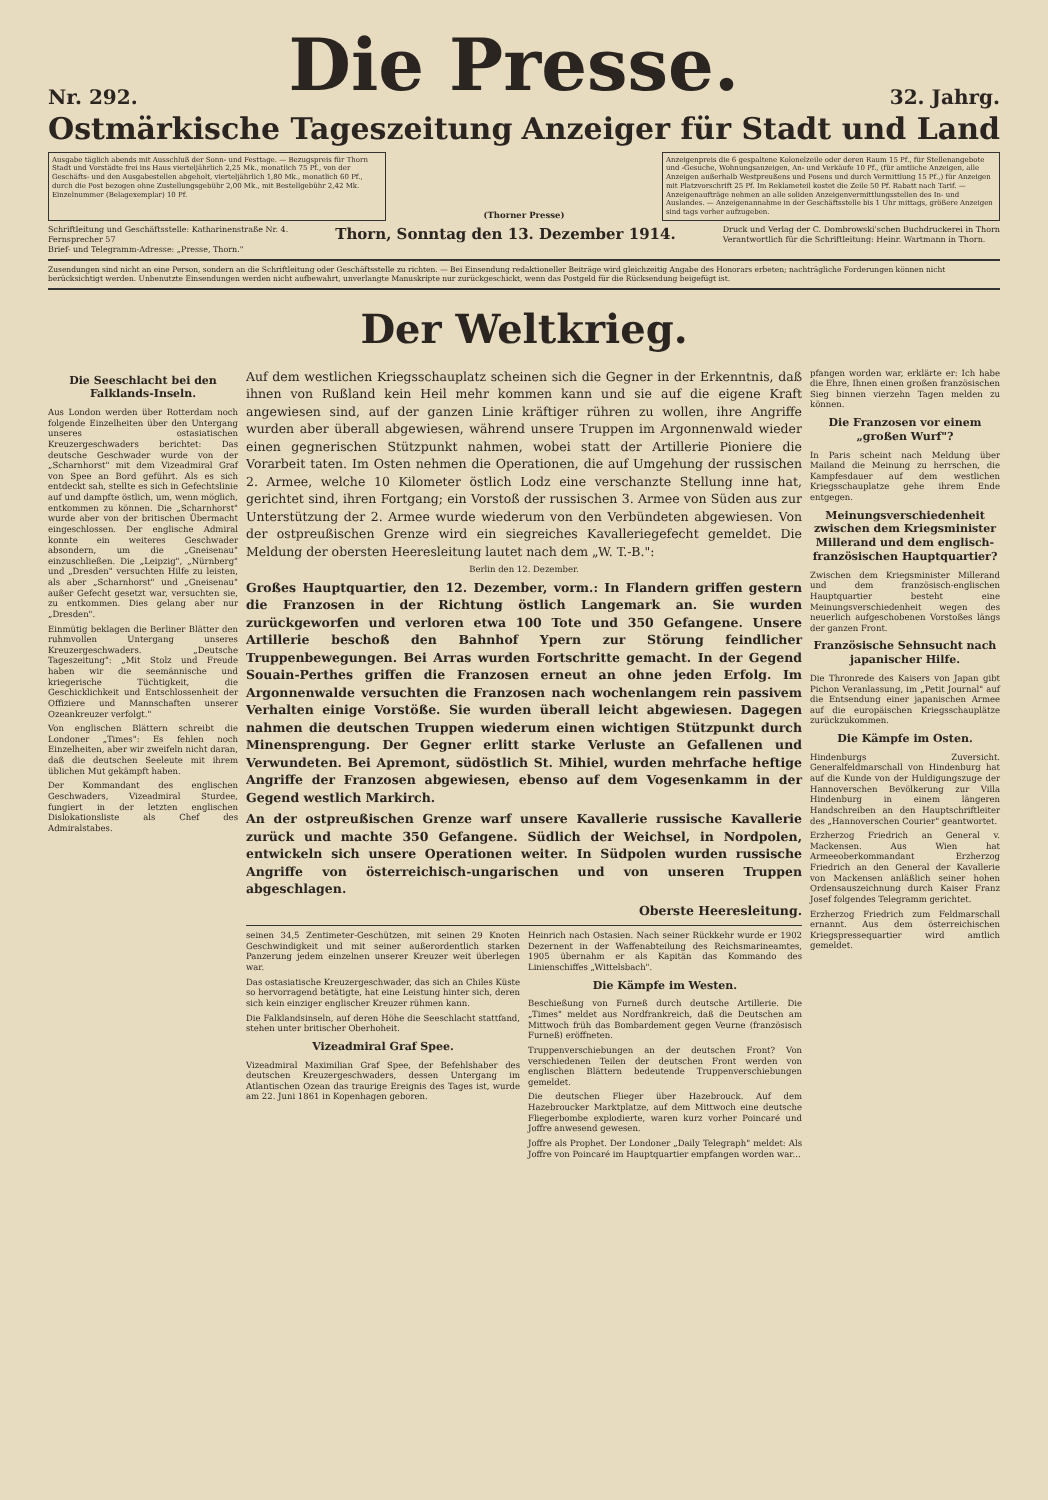Nr. 292. Die Presse. 32. Jahrg.
Ostmärkische Tageszeitung Anzeiger für Stadt und Land
Ausgabe täglich abends mit Ausschluß der Sonn- und Festtage. — Bezugspreis für Thorn Stadt und Vorstädte frei ins Haus vierteljährlich 2,25 Mk., monatlich 75 Pf., von der Geschäfts- und den Ausgabestellen abgeholt, vierteljährlich 1,80 Mk., monatlich 60 Pf., durch die Post bezogen ohne Zustellungsgebühr 2,00 Mk., mit Bestellgebühr 2,42 Mk. Einzelnummer (Belagexemplar) 10 Pf.
(Thorner Presse)
Anzeigenpreis die 6 gespaltene Kolonelzeile oder deren Raum 15 Pf., für Stellenangebote und -Gesuche, Wohnungsanzeigen, An- und Verkäufe 10 Pf., (für amtliche Anzeigen, alle Anzeigen außerhalb Westpreußens und Posens und durch Vermittlung 15 Pf.,) für Anzeigen mit Platzvorschrift 25 Pf. Im Reklameteil kostet die Zeile 50 Pf. Rabatt nach Tarif. — Anzeigenaufträge nehmen an alle soliden Anzeigenvermittlungsstellen des In- und Auslandes. — Anzeigenannahme in der Geschäftsstelle bis 1 Uhr mittags, größere Anzeigen sind tags vorher aufzugeben.
Schriftleitung und Geschäftsstelle: Katharinenstraße Nr. 4.
Fernsprecher 57
Brief- und Telegramm-Adresse: „Presse, Thorn." Thorn, Sonntag den 13. Dezember 1914. Druck und Verlag der C. Dombrowski'schen Buchdruckerei in Thorn
Verantwortlich für die Schriftleitung: Heinr. Wartmann in Thorn.
Zusendungen sind nicht an eine Person, sondern an die Schriftleitung oder Geschäftsstelle zu richten. — Bei Einsendung redaktioneller Beiträge wird gleichzeitig Angabe des Honorars erbeten; nachträgliche Forderungen können nicht berücksichtigt werden. Unbenutzte Einsendungen werden nicht aufbewahrt, unverlangte Manuskripte nur zurückgeschickt, wenn das Postgeld für die Rücksendung beigefügt ist.
Der Weltkrieg.
Die Seeschlacht bei den Falklands-Inseln.
Aus London werden über Rotterdam noch folgende Einzelheiten über den Untergang unseres ostasiatischen Kreuzergeschwaders berichtet: Das deutsche Geschwader wurde von der „Scharnhorst" mit dem Vizeadmiral Graf von Spee an Bord geführt. Als es sich entdeckt sah, stellte es sich in Gefechtslinie auf und dampfte östlich, um, wenn möglich, entkommen zu können. Die „Scharnhorst" wurde aber von der britischen Übermacht eingeschlossen. Der englische Admiral konnte ein weiteres Geschwader absondern, um die „Gneisenau" einzuschließen. Die „Leipzig", „Nürnberg" und „Dresden" versuchten Hilfe zu leisten, als aber „Scharnhorst" und „Gneisenau" außer Gefecht gesetzt war, versuchten sie, zu entkommen. Dies gelang aber nur „Dresden".
Einmütig beklagen die Berliner Blätter den ruhmvollen Untergang unseres Kreuzergeschwaders. „Deutsche Tageszeitung": „Mit Stolz und Freude haben wir die seemännische und kriegerische Tüchtigkeit, die Geschicklichkeit und Entschlossenheit der Offiziere und Mannschaften unserer Ozeankreuzer verfolgt."
Von englischen Blättern schreibt die Londoner „Times": Es fehlen noch Einzelheiten, aber wir zweifeln nicht daran, daß die deutschen Seeleute mit ihrem üblichen Mut gekämpft haben.
Der Kommandant des englischen Geschwaders, Vizeadmiral Sturdee, fungiert in der letzten englischen Dislokationsliste als Chef des Admiralstabes.
Auf dem westlichen Kriegsschauplatz scheinen sich die Gegner in der Erkenntnis, daß ihnen von Rußland kein Heil mehr kommen kann und sie auf die eigene Kraft angewiesen sind, auf der ganzen Linie kräftiger rühren zu wollen, ihre Angriffe wurden aber überall abgewiesen, während unsere Truppen im Argonnenwald wieder einen gegnerischen Stützpunkt nahmen, wobei statt der Artillerie Pioniere die Vorarbeit taten. Im Osten nehmen die Operationen, die auf Umgehung der russischen 2. Armee, welche 10 Kilometer östlich Lodz eine verschanzte Stellung inne hat, gerichtet sind, ihren Fortgang; ein Vorstoß der russischen 3. Armee von Süden aus zur Unterstützung der 2. Armee wurde wiederum von den Verbündeten abgewiesen. Von der ostpreußischen Grenze wird ein siegreiches Kavalleriegefecht gemeldet. Die Meldung der obersten Heeresleitung lautet nach dem „W. T.-B.":
Berlin den 12. Dezember.
Großes Hauptquartier, den 12. Dezember, vorm.: In Flandern griffen gestern die Franzosen in der Richtung östlich Langemark an. Sie wurden zurückgeworfen und verloren etwa 100 Tote und 350 Gefangene. Unsere Artillerie beschoß den Bahnhof Ypern zur Störung feindlicher Truppenbewegungen. Bei Arras wurden Fortschritte gemacht. In der Gegend Souain-Perthes griffen die Franzosen erneut an ohne jeden Erfolg. Im Argonnenwalde versuchten die Franzosen nach wochenlangem rein passivem Verhalten einige Vorstöße. Sie wurden überall leicht abgewiesen. Dagegen nahmen die deutschen Truppen wiederum einen wichtigen Stützpunkt durch Minensprengung. Der Gegner erlitt starke Verluste an Gefallenen und Verwundeten. Bei Apremont, südöstlich St. Mihiel, wurden mehrfache heftige Angriffe der Franzosen abgewiesen, ebenso auf dem Vogesenkamm in der Gegend westlich Markirch.
An der ostpreußischen Grenze warf unsere Kavallerie russische Kavallerie zurück und machte 350 Gefangene. Südlich der Weichsel, in Nordpolen, entwickeln sich unsere Operationen weiter. In Südpolen wurden russische Angriffe von österreichisch-ungarischen und von unseren Truppen abgeschlagen.
Oberste Heeresleitung.
seinen 34,5 Zentimeter-Geschützen, mit seinen 29 Knoten Geschwindigkeit und mit seiner außerordentlich starken Panzerung jedem einzelnen unserer Kreuzer weit überlegen war.
Das ostasiatische Kreuzergeschwader, das sich an Chiles Küste so hervorragend betätigte, hat eine Leistung hinter sich, deren sich kein einziger englischer Kreuzer rühmen kann.
Die Falklandsinseln, auf deren Höhe die Seeschlacht stattfand, stehen unter britischer Oberhoheit.
Vizeadmiral Graf Spee.
Vizeadmiral Maximilian Graf Spee, der Befehlshaber des deutschen Kreuzergeschwaders, dessen Untergang im Atlantischen Ozean das traurige Ereignis des Tages ist, wurde am 22. Juni 1861 in Kopenhagen geboren.
Heinrich nach Ostasien. Nach seiner Rückkehr wurde er 1902 Dezernent in der Waffenabteilung des Reichsmarineamtes, 1905 übernahm er als Kapitän das Kommando des Linienschiffes „Wittelsbach".
Die Kämpfe im Westen.
Beschießung von Furneß durch deutsche Artillerie. Die „Times" meldet aus Nordfrankreich, daß die Deutschen am Mittwoch früh das Bombardement gegen Veurne (französisch Furneß) eröffneten.
Truppenverschiebungen an der deutschen Front? Von verschiedenen Teilen der deutschen Front werden von englischen Blättern bedeutende Truppenverschiebungen gemeldet.
Die deutschen Flieger über Hazebrouck. Auf dem Hazebroucker Marktplatze, auf dem Mittwoch eine deutsche Fliegerbombe explodierte, waren kurz vorher Poincaré und Joffre anwesend gewesen.
Joffre als Prophet. Der Londoner „Daily Telegraph" meldet: Als Joffre von Poincaré im Hauptquartier empfangen worden war...
pfangen worden war, erklärte er: Ich habe die Ehre, Ihnen einen großen französischen Sieg binnen vierzehn Tagen melden zu können.
Die Franzosen vor einem „großen Wurf"?
In Paris scheint nach Meldung über Mailand die Meinung zu herrschen, die Kampfesdauer auf dem westlichen Kriegsschauplatze gehe ihrem Ende entgegen.
Meinungsverschiedenheit zwischen dem Kriegsminister Millerand und dem englisch-französischen Hauptquartier?
Zwischen dem Kriegsminister Millerand und dem französisch-englischen Hauptquartier besteht eine Meinungsverschiedenheit wegen des neuerlich aufgeschobenen Vorstoßes längs der ganzen Front.
Französische Sehnsucht nach japanischer Hilfe.
Die Thronrede des Kaisers von Japan gibt Pichon Veranlassung, im „Petit Journal" auf die Entsendung einer japanischen Armee auf die europäischen Kriegsschauplätze zurückzukommen.
Die Kämpfe im Osten.
Hindenburgs Zuversicht. Generalfeldmarschall von Hindenburg hat auf die Kunde von der Huldigungszuge der Hannoverschen Bevölkerung zur Villa Hindenburg in einem längeren Handschreiben an den Hauptschriftleiter des „Hannoverschen Courier" geantwortet.
Erzherzog Friedrich an General v. Mackensen. Aus Wien hat Armeeoberkommandant Erzherzog Friedrich an den General der Kavallerie von Mackensen anläßlich seiner hohen Ordensauszeichnung durch Kaiser Franz Josef folgendes Telegramm gerichtet.
Erzherzog Friedrich zum Feldmarschall ernannt. Aus dem österreichischen Kriegspressequartier wird amtlich gemeldet.